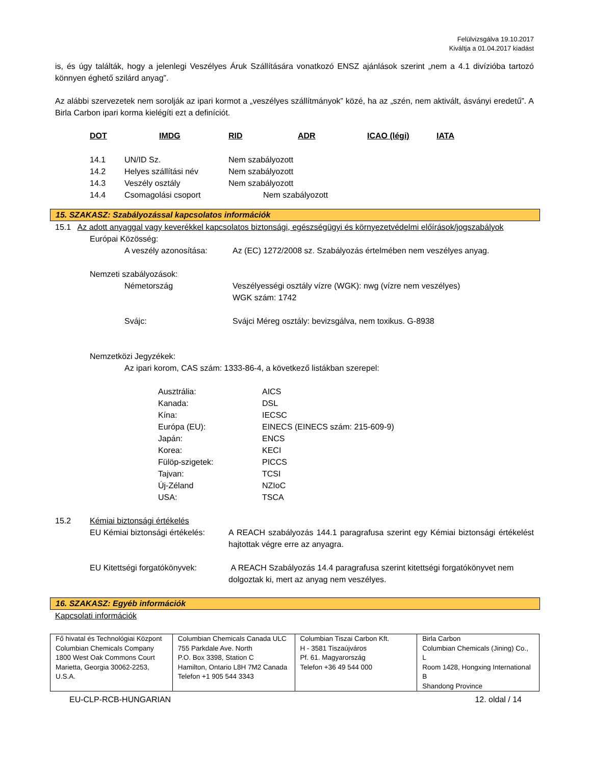Felülvizsgálva 19.10.2017
Kiváltja a 01.04.2017 kiadást
is, és úgy találták, hogy a jelenlegi Veszélyes Áruk Szállítására vonatkozó ENSZ ajánlások szerint „nem a 4.1 divízióba tartozó könnyen éghető szilárd anyag”.
Az alábbi szervezetek nem sorolják az ipari kormot a „veszélyes szállítmányok” közé, ha az „szén, nem aktivált, ásványi eredetű”. A Birla Carbon ipari korma kielégíti ezt a definíciót.
DOT IMDG RID ADR ICAO (légi) IATA
14.1 UN/ID Sz. Nem szabályozott
14.2 Helyes szállítási név Nem szabályozott
14.3 Veszély osztály Nem szabályozott
14.4 Csomagolási csoport Nem szabályozott
15. SZAKASZ: Szabályozással kapcsolatos információk
15.1 Az adott anyaggal vagy keverékkel kapcsolatos biztonsági, egészségügyi és környezetvédelmi előírások/jogszabályok
Európai Közösség:
A veszély azonosítása: Az (EC) 1272/2008 sz. Szabályozás értelmében nem veszélyes anyag.
Nemzeti szabályozások:
Németország Veszélyességi osztály vízre (WGK): nwg (vízre nem veszélyes)
WGK szám: 1742
Svájc: Svájci Méreg osztály: bevizsgálva, nem toxikus. G-8938
Nemzetközi Jegyzékek:
Az ipari korom, CAS szám: 1333-86-4, a következő listákban szerepel:
| Ausztrália: | AICS |
| Kanada: | DSL |
| Kína: | IECSC |
| Európa (EU): | EINECS (EINECS szám: 215-609-9) |
| Japán: | ENCS |
| Korea: | KECI |
| Fülöp-szigetek: | PICCS |
| Tajvan: | TCSI |
| Új-Zéland | NZIoC |
| USA: | TSCA |
15.2 Kémiai biztonsági értékelés
EU Kémiai biztonsági értékelés: A REACH szabályozás 144.1 paragrafusa szerint egy Kémiai biztonsági értékelést hajtottak végre erre az anyagra.
EU Kitettségi forgatókönyvek: A REACH Szabályozás 14.4 paragrafusa szerint kitettségi forgatókönyvet nem dolgoztak ki, mert az anyag nem veszélyes.
16. SZAKASZ: Egyéb információk
Kapcsolati információk
| Fő hivatal és Technológiai Központ Columbian Chemicals Company 1800 West Oak Commons Court Marietta, Georgia 30062-2253, U.S.A. | Columbian Chemicals Canada ULC 755 Parkdale Ave. North P.O. Box 3398, Station C Hamilton, Ontario L8H 7M2 Canada Telefon +1 905 544 3343 | Columbian Tiszai Carbon Kft. H - 3581 Tiszaújváros Pf. 61. Magyarország Telefon +36 49 544 000 | Birla Carbon Columbian Chemicals (Jining) Co., L Room 1428, Hongxing International B Shandong Province |
EU-CLP-RCB-HUNGARIAN 12. oldal / 14